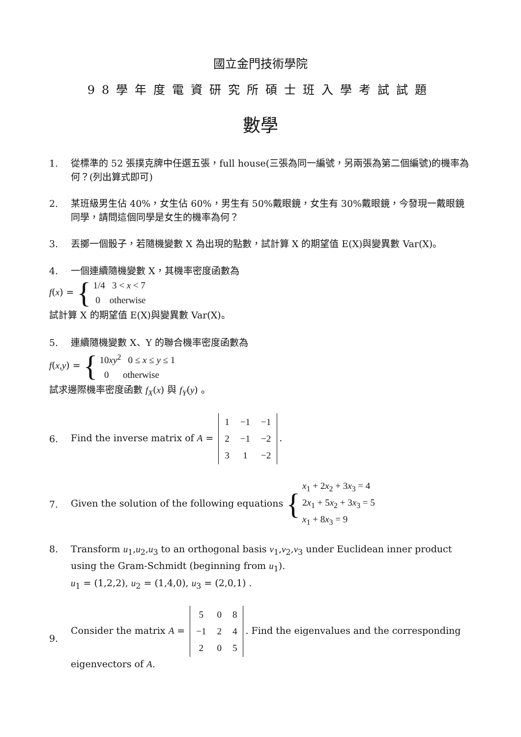國立金門技術學院
98學年度電資研究所碩士班入學考試試題
數學
1. 從標準的 52 張撲克牌中任選五張，full house(三張為同一編號，另兩張為第二個編號)的機率為何？(列出算式即可)
2. 某班級男生佔 40%，女生佔 60%，男生有 50%戴眼鏡，女生有 30%戴眼鏡，今發現一戴眼鏡同學，請問這個同學是女生的機率為何？
3. 丟擲一個骰子，若隨機變數 X 為出現的點數，試計算 X 的期望值 E(X)與變異數 Var(X)。
4. 一個連續隨機變數 X，其機率密度函數為
f(x) = { 1/4 3 < x < 7
0 otherwise
試計算 X 的期望值 E(X)與變異數 Var(X)。
5. 連續隨機變數 X、Y 的聯合機率密度函數為
f(x,y) = { 10xy<sup>2</sup> 0 ≤ x ≤ y ≤ 1
0 otherwise
試求邊際機率密度函數 f<sub>X</sub>(x) 與 f<sub>Y</sub>(y) 。
6. Find the inverse matrix of A =
| 1 | −1 | −1 |
| 2 | −1 | −2 |
| 3 | 1 | −2 |
.
7. Given the solution of the following equations { x<sub>1</sub> + 2x<sub>2</sub> + 3x<sub>3</sub> = 4
2x<sub>1</sub> + 5x<sub>2</sub> + 3x<sub>3</sub> = 5
x<sub>1</sub> + 8x<sub>3</sub> = 9
8. Transform u<sub>1</sub>,u<sub>2</sub>,u<sub>3</sub> to an orthogonal basis v<sub>1</sub>,v<sub>2</sub>,v<sub>3</sub> under Euclidean inner product using the Gram-Schmidt (beginning from u<sub>1</sub>).
u<sub>1</sub> = (1,2,2), u<sub>2</sub> = (1,4,0), u<sub>3</sub> = (2,0,1) .
9. Consider the matrix A =
| 5 | 0 | 8 |
| −1 | 2 | 4 |
| 2 | 0 | 5 |
. Find the eigenvalues and the corresponding eigenvectors of A.